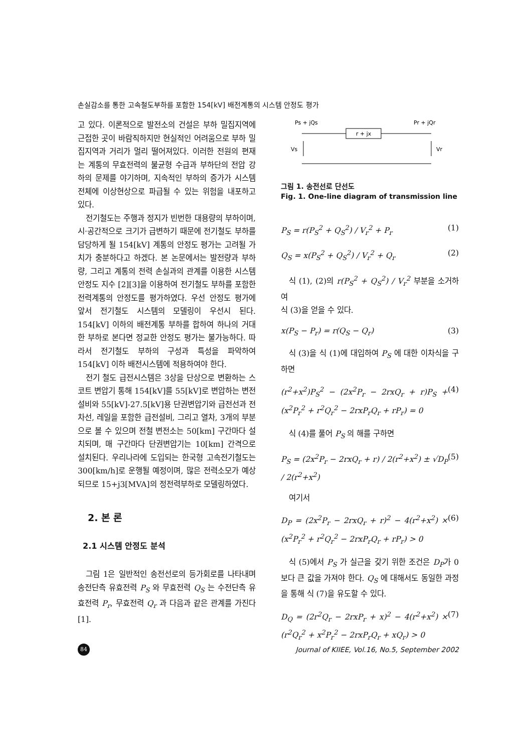손실감소를 통한 고속철도부하를 포함한 154[kV] 배전계통의 시스템 안정도 평가
고 있다. 이론적으로 발전소의 건설은 부하 밀집지역에 근접한 곳이 바람직하지만 현실적인 어려움으로 부하 밀집지역과 거리가 멀리 떨어져있다. 이러한 전원의 편재는 계통의 무효전력의 불균형 수급과 부하단의 전압 강하의 문제를 야기하며, 지속적인 부하의 증가가 시스템 전체에 이상현상으로 파급될 수 있는 위험을 내포하고 있다.
전기철도는 주행과 정지가 빈번한 대용량의 부하이며, 시·공간적으로 크기가 급변하기 때문에 전기철도 부하를 담당하게 될 154[kV] 계통의 안정도 평가는 고려될 가치가 충분하다고 하겠다. 본 논문에서는 발전량과 부하량, 그리고 계통의 전력 손실과의 관계를 이용한 시스템 안정도 지수 [2][3]을 이용하여 전기철도 부하를 포함한 전력계통의 안정도를 평가하였다. 우선 안정도 평가에 앞서 전기철도 시스템의 모델링이 우선시 된다. 154[kV] 이하의 배전계통 부하를 합하여 하나의 거대한 부하로 본다면 정교한 안정도 평가는 불가능하다. 따라서 전기철도 부하의 구성과 특성을 파악하여 154[kV] 이하 배전시스템에 적용하여야 한다.
전기 철도 급전시스템은 3상을 단상으로 변환하는 스코트 변압기 통해 154[kV]를 55[kV]로 변압하는 변전설비와 55[kV]-27.5[kV]용 단권변압기와 급전선과 전차선, 레일을 포함한 급전설비, 그리고 열차, 3개의 부분으로 볼 수 있으며 전철 변전소는 50[km] 구간마다 설치되며, 매 구간마다 단권변압기는 10[km] 간격으로 설치된다. 우리나라에 도입되는 한국형 고속전기철도는 300[km/h]로 운행될 예정이며, 많은 전력소모가 예상되므로 15+j3[MVA]의 정전력부하로 모델링하였다.
2. 본 론
2.1 시스템 안정도 분석
그림 1은 일반적인 송전선로의 등가회로를 나타내며 송전단측 유효전력 P<sub>S</sub> 와 무효전력 Q<sub>S</sub> 는 수전단측 유효전력 P<sub>r</sub>, 무효전력 Q<sub>r</sub> 과 다음과 같은 관계를 가진다[1].
Ps + jQs
Pr + jQr
r + jx
Vs
Vr
그림 1. 송전선로 단선도
Fig. 1. One-line diagram of transmission line
P<sub>S</sub> = r(P<sub>S</sub><sup>2</sup> + Q<sub>S</sub><sup>2</sup>) / V<sub>r</sub><sup>2</sup> + P<sub>r</sub> (1)
Q<sub>S</sub> = x(P<sub>S</sub><sup>2</sup> + Q<sub>S</sub><sup>2</sup>) / V<sub>r</sub><sup>2</sup> + Q<sub>r</sub> (2)
식 (1), (2)의 r(P<sub>S</sub><sup>2</sup> + Q<sub>S</sub><sup>2</sup>) / V<sub>r</sub><sup>2</sup> 부분을 소거하여
식 (3)을 얻을 수 있다.
x(P<sub>S</sub> − P<sub>r</sub>) = r(Q<sub>S</sub> − Q<sub>r</sub>) (3)
식 (3)을 식 (1)에 대입하여 P<sub>S</sub> 에 대한 이차식을 구하면
(r<sup>2</sup>+x<sup>2</sup>)P<sub>S</sub><sup>2</sup> − (2x<sup>2</sup>P<sub>r</sub> − 2rxQ<sub>r</sub> + r)P<sub>S</sub> + (x<sup>2</sup>P<sub>r</sub><sup>2</sup> + r<sup>2</sup>Q<sub>r</sub><sup>2</sup> − 2rxP<sub>r</sub>Q<sub>r</sub> + rP<sub>r</sub>) = 0 (4)
식 (4)를 풀어 P<sub>S</sub> 의 해를 구하면
P<sub>S</sub> = (2x<sup>2</sup>P<sub>r</sub> − 2rxQ<sub>r</sub> + r) / 2(r<sup>2</sup>+x<sup>2</sup>) ± √D<sub>P</sub> / 2(r<sup>2</sup>+x<sup>2</sup>) (5)
여기서
D<sub>P</sub> = (2x<sup>2</sup>P<sub>r</sub> − 2rxQ<sub>r</sub> + r)<sup>2</sup> − 4(r<sup>2</sup>+x<sup>2</sup>) × (x<sup>2</sup>P<sub>r</sub><sup>2</sup> + r<sup>2</sup>Q<sub>r</sub><sup>2</sup> − 2rxP<sub>r</sub>Q<sub>r</sub> + rP<sub>r</sub>) > 0 (6)
식 (5)에서 P<sub>S</sub> 가 실근을 갖기 위한 조건은 D<sub>P</sub>가 0보다 큰 값을 가져야 한다. Q<sub>S</sub> 에 대해서도 동일한 과정을 통해 식 (7)을 유도할 수 있다.
D<sub>Q</sub> = (2r<sup>2</sup>Q<sub>r</sub> − 2rxP<sub>r</sub> + x)<sup>2</sup> − 4(r<sup>2</sup>+x<sup>2</sup>) × (r<sup>2</sup>Q<sub>r</sub><sup>2</sup> + x<sup>2</sup>P<sub>r</sub><sup>2</sup> − 2rxP<sub>r</sub>Q<sub>r</sub> + xQ<sub>r</sub>) > 0 (7)
84
Journal of KIIEE, Vol.16, No.5, September 2002